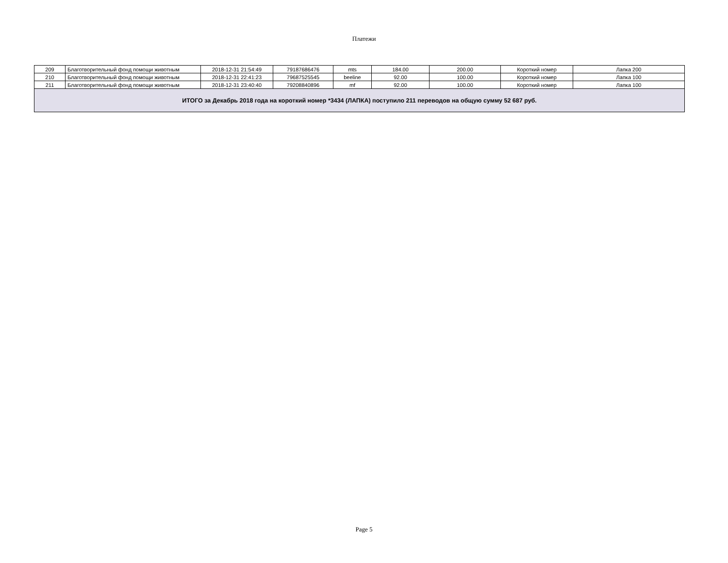Платежи
| 209 | Благотворительный фонд помощи животным | 2018-12-31 21:54:49 | 79187686476 | mts | 184.00 | 200.00 | Короткий номер | Лапка 200 |
| 210 | Благотворительный фонд помощи животным | 2018-12-31 22:41:23 | 79687525545 | beeline | 92.00 | 100.00 | Короткий номер | Лапка 100 |
| 211 | Благотворительный фонд помощи животным | 2018-12-31 23:40:40 | 79208840896 | mf | 92.00 | 100.00 | Короткий номер | Лапка 100 |
| ИТОГО за Декабрь 2018 года на короткий номер *3434 (ЛАПКА) поступило 211 переводов на общую сумму 52 687 руб. | | | | | | | | |
Page 5